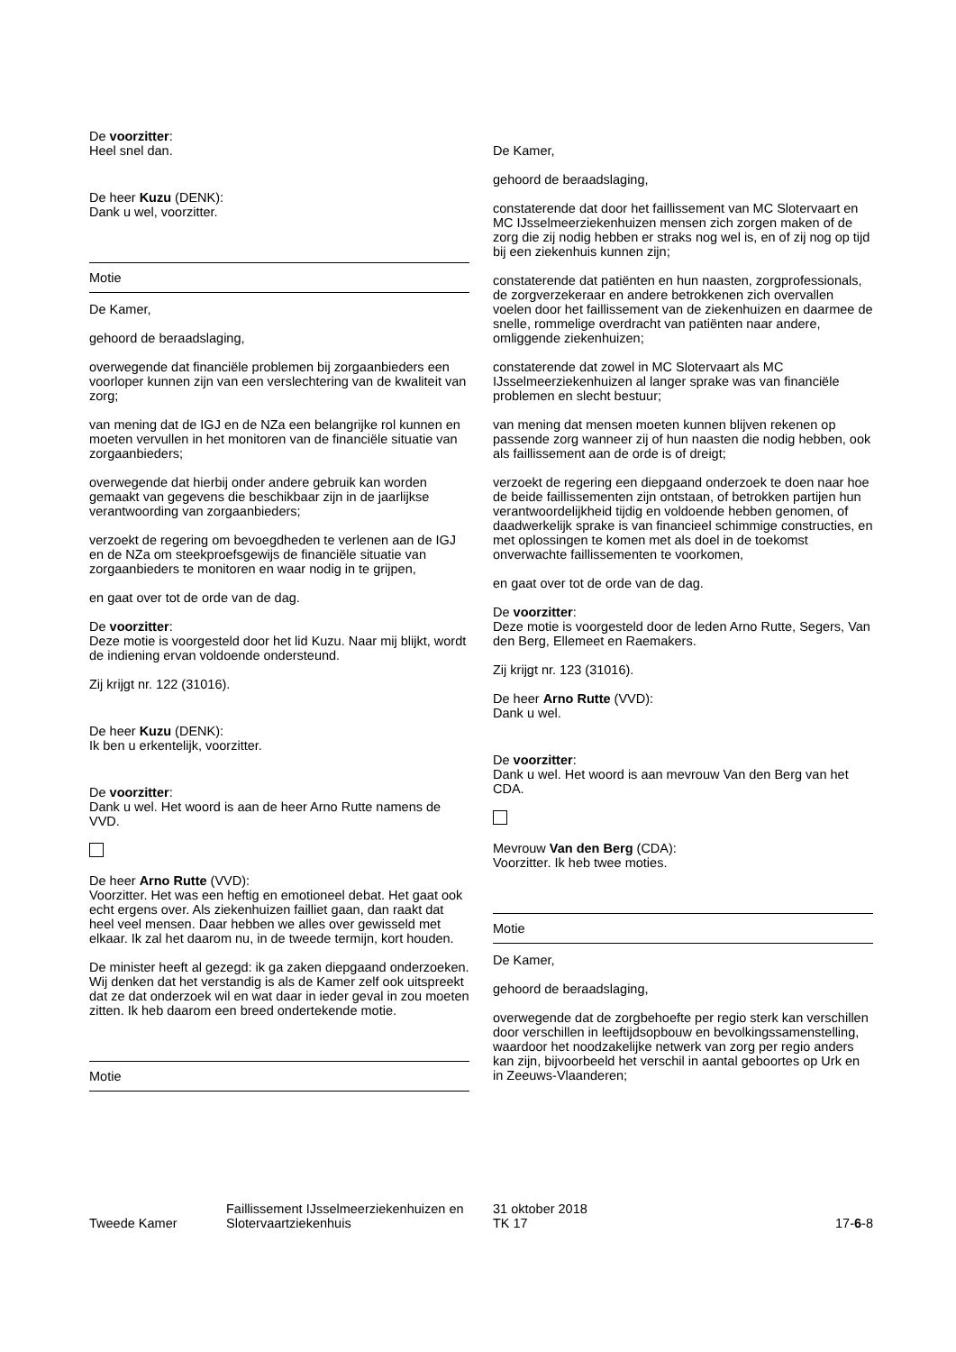De voorzitter:
Heel snel dan.
De heer Kuzu (DENK):
Dank u wel, voorzitter.
Motie
De Kamer,
gehoord de beraadslaging,
overwegende dat financiële problemen bij zorgaanbieders een voorloper kunnen zijn van een verslechtering van de kwaliteit van zorg;
van mening dat de IGJ en de NZa een belangrijke rol kunnen en moeten vervullen in het monitoren van de financiële situatie van zorgaanbieders;
overwegende dat hierbij onder andere gebruik kan worden gemaakt van gegevens die beschikbaar zijn in de jaarlijkse verantwoording van zorgaanbieders;
verzoekt de regering om bevoegdheden te verlenen aan de IGJ en de NZa om steekproefsgewijs de financiële situatie van zorgaanbieders te monitoren en waar nodig in te grijpen,
en gaat over tot de orde van de dag.
De voorzitter:
Deze motie is voorgesteld door het lid Kuzu. Naar mij blijkt, wordt de indiening ervan voldoende ondersteund.
Zij krijgt nr. 122 (31016).
De heer Kuzu (DENK):
Ik ben u erkentelijk, voorzitter.
De voorzitter:
Dank u wel. Het woord is aan de heer Arno Rutte namens de VVD.
De heer Arno Rutte (VVD):
Voorzitter. Het was een heftig en emotioneel debat. Het gaat ook echt ergens over. Als ziekenhuizen failliet gaan, dan raakt dat heel veel mensen. Daar hebben we alles over gewisseld met elkaar. Ik zal het daarom nu, in de tweede termijn, kort houden.
De minister heeft al gezegd: ik ga zaken diepgaand onderzoeken. Wij denken dat het verstandig is als de Kamer zelf ook uitspreekt dat ze dat onderzoek wil en wat daar in ieder geval in zou moeten zitten. Ik heb daarom een breed ondertekende motie.
Motie
De Kamer,
gehoord de beraadslaging,
constaterende dat door het faillissement van MC Slotervaart en MC IJsselmeerziekenhuizen mensen zich zorgen maken of de zorg die zij nodig hebben er straks nog wel is, en of zij nog op tijd bij een ziekenhuis kunnen zijn;
constaterende dat patiënten en hun naasten, zorgprofessionals, de zorgverzekeraar en andere betrokkenen zich overvallen voelen door het faillissement van de ziekenhuizen en daarmee de snelle, rommelige overdracht van patiënten naar andere, omliggende ziekenhuizen;
constaterende dat zowel in MC Slotervaart als MC IJsselmeerziekenhuizen al langer sprake was van financiële problemen en slecht bestuur;
van mening dat mensen moeten kunnen blijven rekenen op passende zorg wanneer zij of hun naasten die nodig hebben, ook als faillissement aan de orde is of dreigt;
verzoekt de regering een diepgaand onderzoek te doen naar hoe de beide faillissementen zijn ontstaan, of betrokken partijen hun verantwoordelijkheid tijdig en voldoende hebben genomen, of daadwerkelijk sprake is van financieel schimmige constructies, en met oplossingen te komen met als doel in de toekomst onverwachte faillissementen te voorkomen,
en gaat over tot de orde van de dag.
De voorzitter:
Deze motie is voorgesteld door de leden Arno Rutte, Segers, Van den Berg, Ellemeet en Raemakers.
Zij krijgt nr. 123 (31016).
De heer Arno Rutte (VVD):
Dank u wel.
De voorzitter:
Dank u wel. Het woord is aan mevrouw Van den Berg van het CDA.
Mevrouw Van den Berg (CDA):
Voorzitter. Ik heb twee moties.
Motie
De Kamer,
gehoord de beraadslaging,
overwegende dat de zorgbehoefte per regio sterk kan verschillen door verschillen in leeftijdsopbouw en bevolkingssamenstelling, waardoor het noodzakelijke netwerk van zorg per regio anders kan zijn, bijvoorbeeld het verschil in aantal geboortes op Urk en in Zeeuws-Vlaanderen;
Tweede Kamer
Faillissement IJsselmeerziekenhuizen en Slotervaartziekenhuis
31 oktober 2018
TK 17
17-6-8